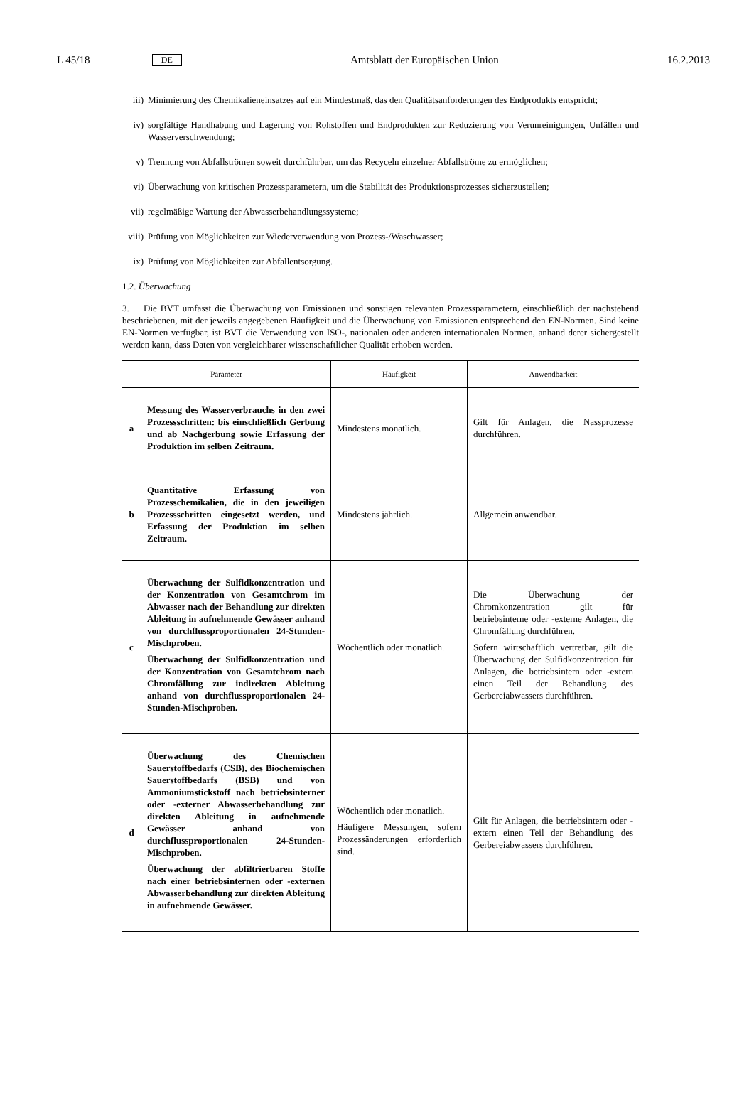L 45/18 DE Amtsblatt der Europäischen Union 16.2.2013
iii) Minimierung des Chemikalieneinsatzes auf ein Mindestmaß, das den Qualitätsanforderungen des Endprodukts entspricht;
iv) sorgfältige Handhabung und Lagerung von Rohstoffen und Endprodukten zur Reduzierung von Verunreinigungen, Unfällen und Wasserverschwendung;
v) Trennung von Abfallströmen soweit durchführbar, um das Recyceln einzelner Abfallströme zu ermöglichen;
vi) Überwachung von kritischen Prozessparametern, um die Stabilität des Produktionsprozesses sicherzustellen;
vii) regelmäßige Wartung der Abwasserbehandlungssysteme;
viii) Prüfung von Möglichkeiten zur Wiederverwendung von Prozess-/Waschwasser;
ix) Prüfung von Möglichkeiten zur Abfallentsorgung.
1.2. Überwachung
3. Die BVT umfasst die Überwachung von Emissionen und sonstigen relevanten Prozessparametern, einschließlich der nachstehend beschriebenen, mit der jeweils angegebenen Häufigkeit und die Überwachung von Emissionen entsprechend den EN-Normen. Sind keine EN-Normen verfügbar, ist BVT die Verwendung von ISO-, nationalen oder anderen internationalen Normen, anhand derer sichergestellt werden kann, dass Daten von vergleichbarer wissenschaftlicher Qualität erhoben werden.
| Parameter | | Häufigkeit | Anwendbarkeit |
| --- | --- | --- | --- |
| a | Messung des Wasserverbrauchs in den zwei Prozessschritten: bis einschließlich Gerbung und ab Nachgerbung sowie Erfassung der Produktion im selben Zeitraum. | Mindestens monatlich. | Gilt für Anlagen, die Nassprozesse durchführen. |
| b | Quantitative Erfassung von Prozesschemikalien, die in den jeweiligen Prozessschritten eingesetzt werden, und Erfassung der Produktion im selben Zeitraum. | Mindestens jährlich. | Allgemein anwendbar. |
| c | Überwachung der Sulfidkonzentration und der Konzentration von Gesamtchrom im Abwasser nach der Behandlung zur direkten Ableitung in aufnehmende Gewässer anhand von durchflussproportionalen 24-Stunden-Mischproben. Überwachung der Sulfidkonzentration und der Konzentration von Gesamtchrom nach Chromfällung zur indirekten Ableitung anhand von durchflussproportionalen 24-Stunden-Mischproben. | Wöchentlich oder monatlich. | Die Überwachung der Chromkonzentration gilt für betriebsinterne oder -externe Anlagen, die Chromfällung durchführen. Sofern wirtschaftlich vertretbar, gilt die Überwachung der Sulfidkonzentration für Anlagen, die betriebsintern oder -extern einen Teil der Behandlung des Gerbereiabwassers durchführen. |
| d | Überwachung des Chemischen Sauerstoffbedarfs (CSB), des Biochemischen Sauerstoffbedarfs (BSB) und von Ammoniumstickstoff nach betriebsinterner oder -externer Abwasserbehandlung zur direkten Ableitung in aufnehmende Gewässer anhand von durchflussproportionalen 24-Stunden-Mischproben. Überwachung der abfiltrierbaren Stoffe nach einer betriebsinternen oder -externen Abwasserbehandlung zur direkten Ableitung in aufnehmende Gewässer. | Wöchentlich oder monatlich. Häufigere Messungen, sofern Prozessänderungen erforderlich sind. | Gilt für Anlagen, die betriebsintern oder -extern einen Teil der Behandlung des Gerbereiabwassers durchführen. |